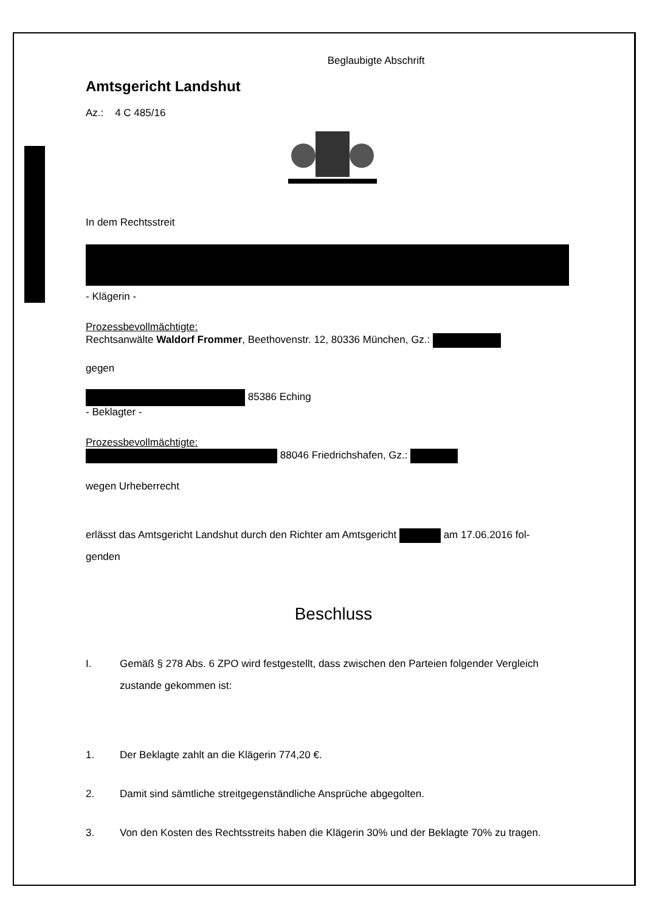Beglaubigte Abschrift
Amtsgericht Landshut
Az.: 4 C 485/16
In dem Rechtsstreit
- Klägerin -
Prozessbevollmächtigte:
Rechtsanwälte Waldorf Frommer, Beethovenstr. 12, 80336 München, Gz.:
gegen
85386 Eching
- Beklagter -
Prozessbevollmächtigte:
88046 Friedrichshafen, Gz.:
wegen Urheberrecht
erlässt das Amtsgericht Landshut durch den Richter am Amtsgericht am 17.06.2016 fol-
genden
Beschluss
I. Gemäß § 278 Abs. 6 ZPO wird festgestellt, dass zwischen den Parteien folgender Vergleich zustande gekommen ist:
1. Der Beklagte zahlt an die Klägerin 774,20 €.
2. Damit sind sämtliche streitgegenständliche Ansprüche abgegolten.
3. Von den Kosten des Rechtsstreits haben die Klägerin 30% und der Beklagte 70% zu tragen.